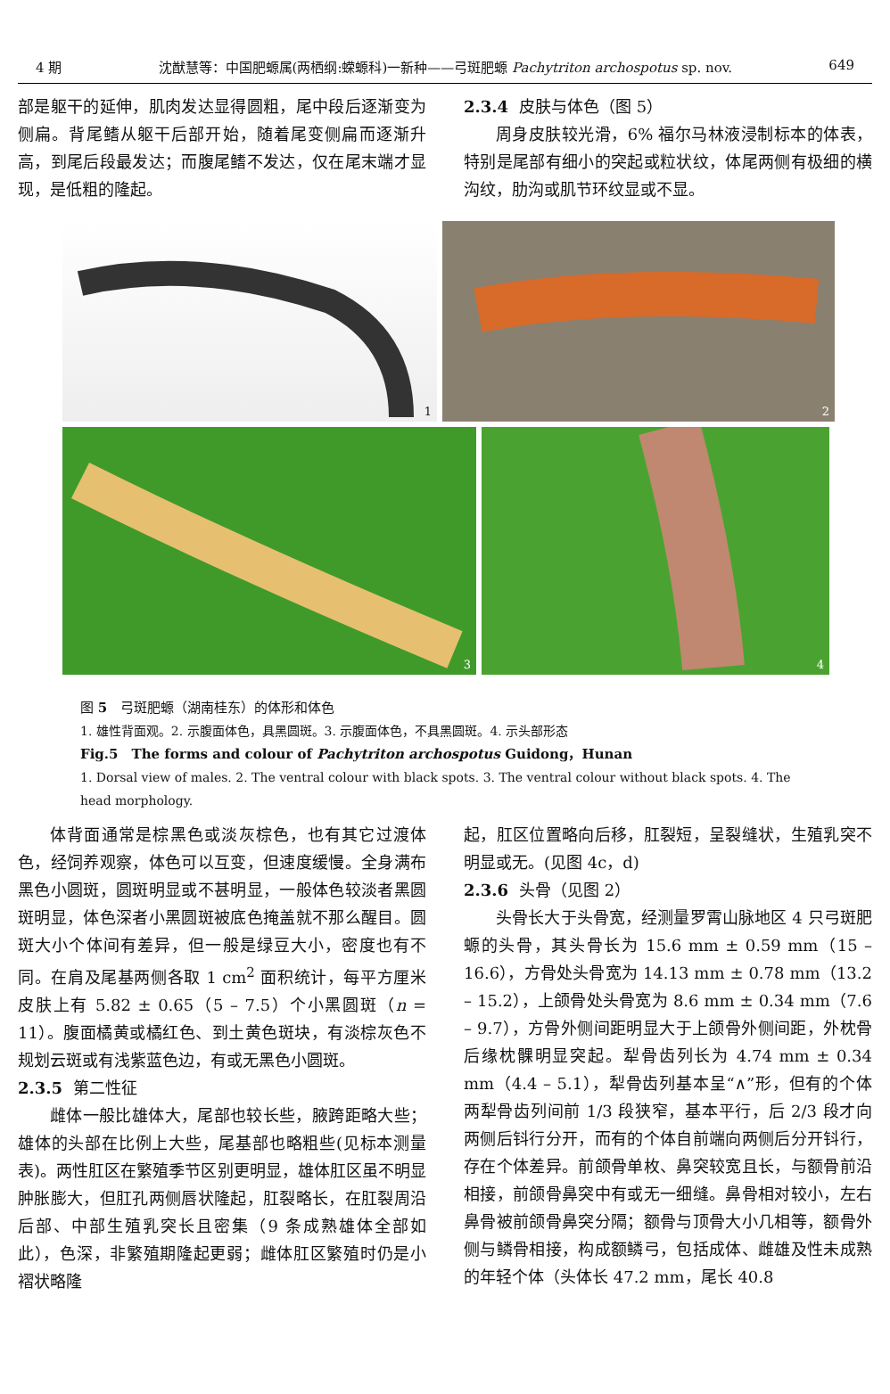4 期 沈猷慧等：中国肥螈属(两栖纲:蝾螈科)一新种——弓斑肥螈 Pachytriton archospotus sp. nov. 649
部是躯干的延伸，肌肉发达显得圆粗，尾中段后逐渐变为侧扁。背尾鳍从躯干后部开始，随着尾变侧扁而逐渐升高，到尾后段最发达；而腹尾鳍不发达，仅在尾末端才显现，是低粗的隆起。
2.3.4 皮肤与体色（图 5）
周身皮肤较光滑，6% 福尔马林液浸制标本的体表，特别是尾部有细小的突起或粒状纹，体尾两侧有极细的横沟纹，肋沟或肌节环纹显或不显。
1
2
3
4
图 5　弓斑肥螈（湖南桂东）的体形和体色
1. 雄性背面观。2. 示腹面体色，具黑圆斑。3. 示腹面体色，不具黑圆斑。4. 示头部形态
Fig.5　The forms and colour of Pachytriton archospotus Guidong，Hunan
1. Dorsal view of males. 2. The ventral colour with black spots. 3. The ventral colour without black spots. 4. The head morphology.
体背面通常是棕黑色或淡灰棕色，也有其它过渡体色，经饲养观察，体色可以互变，但速度缓慢。全身满布黑色小圆斑，圆斑明显或不甚明显，一般体色较淡者黑圆斑明显，体色深者小黑圆斑被底色掩盖就不那么醒目。圆斑大小个体间有差异，但一般是绿豆大小，密度也有不同。在肩及尾基两侧各取 1 cm<sup>2</sup> 面积统计，每平方厘米皮肤上有 5.82 ± 0.65（5 – 7.5）个小黑圆斑（n = 11）。腹面橘黄或橘红色、到土黄色斑块，有淡棕灰色不规划云斑或有浅紫蓝色边，有或无黑色小圆斑。
2.3.5 第二性征
雌体一般比雄体大，尾部也较长些，腋跨距略大些；雄体的头部在比例上大些，尾基部也略粗些(见标本测量表)。两性肛区在繁殖季节区别更明显，雄体肛区虽不明显肿胀膨大，但肛孔两侧唇状隆起，肛裂略长，在肛裂周沿后部、中部生殖乳突长且密集（9 条成熟雄体全部如此），色深，非繁殖期隆起更弱；雌体肛区繁殖时仍是小褶状略隆
起，肛区位置略向后移，肛裂短，呈裂缝状，生殖乳突不明显或无。(见图 4c，d)
2.3.6 头骨（见图 2）
头骨长大于头骨宽，经测量罗霄山脉地区 4 只弓斑肥螈的头骨，其头骨长为 15.6 mm ± 0.59 mm（15 – 16.6），方骨处头骨宽为 14.13 mm ± 0.78 mm（13.2 – 15.2），上颌骨处头骨宽为 8.6 mm ± 0.34 mm（7.6 – 9.7），方骨外侧间距明显大于上颌骨外侧间距，外枕骨后缘枕髁明显突起。犁骨齿列长为 4.74 mm ± 0.34 mm（4.4 – 5.1），犁骨齿列基本呈“∧”形，但有的个体两犁骨齿列间前 1/3 段狭窄，基本平行，后 2/3 段才向两侧后钭行分开，而有的个体自前端向两侧后分开钭行，存在个体差异。前颌骨单枚、鼻突较宽且长，与额骨前沿相接，前颌骨鼻突中有或无一细缝。鼻骨相对较小，左右鼻骨被前颌骨鼻突分隔；额骨与顶骨大小几相等，额骨外侧与鳞骨相接，构成额鳞弓，包括成体、雌雄及性未成熟的年轻个体（头体长 47.2 mm，尾长 40.8